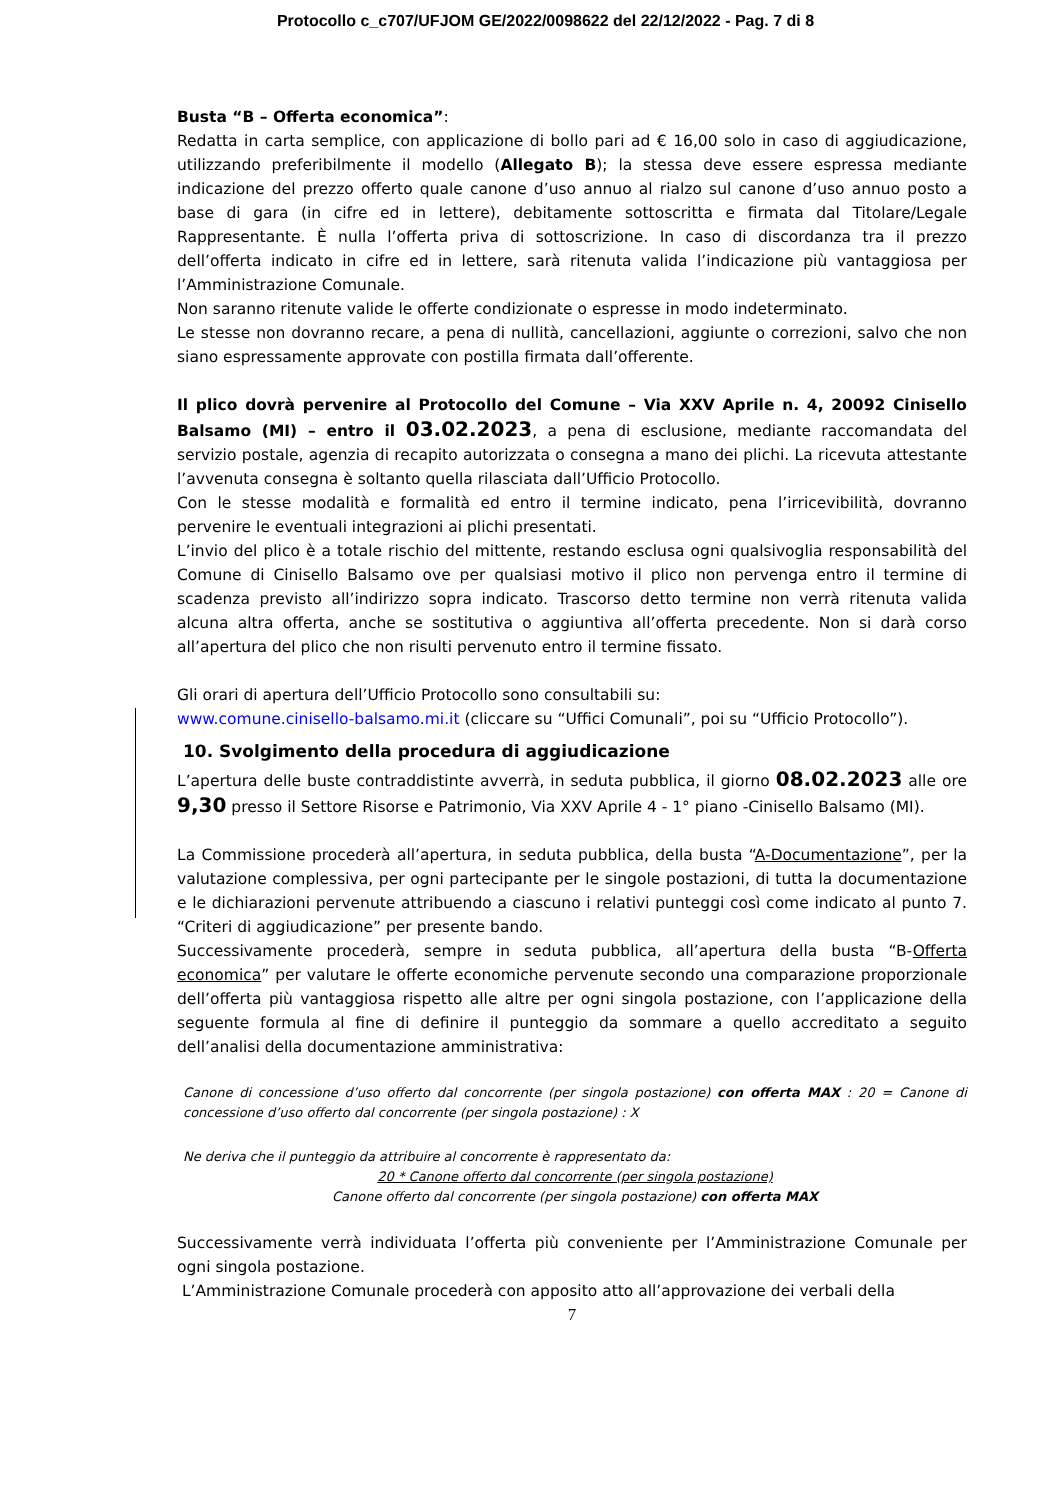Protocollo c_c707/UFJOM GE/2022/0098622 del 22/12/2022 - Pag. 7 di 8
Busta “B – Offerta economica”:
Redatta in carta semplice, con applicazione di bollo pari ad € 16,00 solo in caso di aggiudicazione, utilizzando preferibilmente il modello (Allegato B); la stessa deve essere espressa mediante indicazione del prezzo offerto quale canone d’uso annuo al rialzo sul canone d’uso annuo posto a base di gara (in cifre ed in lettere), debitamente sottoscritta e firmata dal Titolare/Legale Rappresentante. È nulla l’offerta priva di sottoscrizione. In caso di discordanza tra il prezzo dell’offerta indicato in cifre ed in lettere, sarà ritenuta valida l’indicazione più vantaggiosa per l’Amministrazione Comunale.
Non saranno ritenute valide le offerte condizionate o espresse in modo indeterminato.
Le stesse non dovranno recare, a pena di nullità, cancellazioni, aggiunte o correzioni, salvo che non siano espressamente approvate con postilla firmata dall’offerente.
Il plico dovrà pervenire al Protocollo del Comune – Via XXV Aprile n. 4, 20092 Cinisello Balsamo (MI) – entro il 03.02.2023, a pena di esclusione, mediante raccomandata del servizio postale, agenzia di recapito autorizzata o consegna a mano dei plichi. La ricevuta attestante l’avvenuta consegna è soltanto quella rilasciata dall’Ufficio Protocollo.
Con le stesse modalità e formalità ed entro il termine indicato, pena l’irricevibilità, dovranno pervenire le eventuali integrazioni ai plichi presentati.
L’invio del plico è a totale rischio del mittente, restando esclusa ogni qualsivoglia responsabilità del Comune di Cinisello Balsamo ove per qualsiasi motivo il plico non pervenga entro il termine di scadenza previsto all’indirizzo sopra indicato. Trascorso detto termine non verrà ritenuta valida alcuna altra offerta, anche se sostitutiva o aggiuntiva all’offerta precedente. Non si darà corso all’apertura del plico che non risulti pervenuto entro il termine fissato.
Gli orari di apertura dell’Ufficio Protocollo sono consultabili su:
www.comune.cinisello-balsamo.mi.it (cliccare su “Uffici Comunali”, poi su “Ufficio Protocollo”).
10. Svolgimento della procedura di aggiudicazione
L’apertura delle buste contraddistinte avverrà, in seduta pubblica, il giorno 08.02.2023 alle ore 9,30 presso il Settore Risorse e Patrimonio, Via XXV Aprile 4 - 1° piano -Cinisello Balsamo (MI).
La Commissione procederà all’apertura, in seduta pubblica, della busta “A-Documentazione”, per la valutazione complessiva, per ogni partecipante per le singole postazioni, di tutta la documentazione e le dichiarazioni pervenute attribuendo a ciascuno i relativi punteggi così come indicato al punto 7. “Criteri di aggiudicazione” per presente bando.
Successivamente procederà, sempre in seduta pubblica, all’apertura della busta “B-Offerta economica” per valutare le offerte economiche pervenute secondo una comparazione proporzionale dell’offerta più vantaggiosa rispetto alle altre per ogni singola postazione, con l’applicazione della seguente formula al fine di definire il punteggio da sommare a quello accreditato a seguito dell’analisi della documentazione amministrativa:
Canone di concessione d’uso offerto dal concorrente (per singola postazione) con offerta MAX : 20 = Canone di concessione d’uso offerto dal concorrente (per singola postazione) : X
Ne deriva che il punteggio da attribuire al concorrente è rappresentato da:
20 * Canone offerto dal concorrente (per singola postazione)
Canone offerto dal concorrente (per singola postazione) con offerta MAX
Successivamente verrà individuata l’offerta più conveniente per l’Amministrazione Comunale per ogni singola postazione.
L’Amministrazione Comunale procederà con apposito atto all’approvazione dei verbali della
7